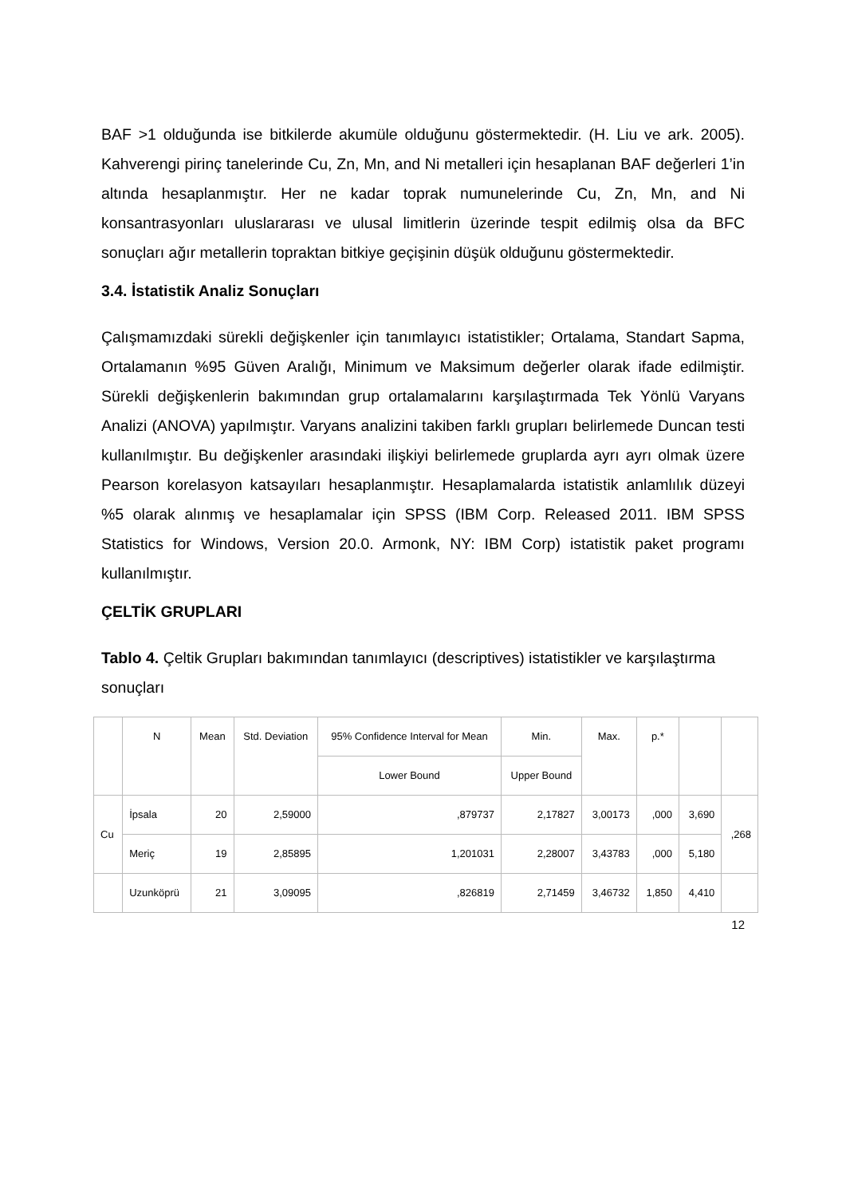BAF >1 olduğunda ise bitkilerde akumüle olduğunu göstermektedir. (H. Liu ve ark. 2005). Kahverengi pirinç tanelerinde Cu, Zn, Mn, and Ni metalleri için hesaplanan BAF değerleri 1’in altında hesaplanmıştır. Her ne kadar toprak numunelerinde Cu, Zn, Mn, and Ni konsantrasyonları uluslararası ve ulusal limitlerin üzerinde tespit edilmiş olsa da BFC sonuçları ağır metallerin topraktan bitkiye geçişinin düşük olduğunu göstermektedir.
3.4. İstatistik Analiz Sonuçları
Çalışmamızdaki sürekli değişkenler için tanımlayıcı istatistikler; Ortalama, Standart Sapma, Ortalamanın %95 Güven Aralığı, Minimum ve Maksimum değerler olarak ifade edilmiştir. Sürekli değişkenlerin bakımından grup ortalamalarını karşılaştırmada Tek Yönlü Varyans Analizi (ANOVA) yapılmıştır. Varyans analizini takiben farklı grupları belirlemede Duncan testi kullanılmıştır. Bu değişkenler arasındaki ilişkiyi belirlemede gruplarda ayrı ayrı olmak üzere Pearson korelasyon katsayıları hesaplanmıştır. Hesaplamalarda istatistik anlamlılık düzeyi %5 olarak alınmış ve hesaplamalar için SPSS (IBM Corp. Released 2011. IBM SPSS Statistics for Windows, Version 20.0. Armonk, NY: IBM Corp) istatistik paket programı kullanılmıştır.
ÇELTİK GRUPLARI
Tablo 4. Çeltik Grupları bakımından tanımlayıcı (descriptives) istatistikler ve karşılaştırma sonuçları
| | N | Mean | Std. Deviation | 95% Confidence Interval for Mean | Min. | Max. | p.* | | |
| | | | | Lower Bound | Upper Bound | | | | |
| Cu | İpsala | 20 | 2,59000 | ,879737 | 2,17827 | 3,00173 | ,000 | 3,690 | ,268 |
| | Meriç | 19 | 2,85895 | 1,201031 | 2,28007 | 3,43783 | ,000 | 5,180 | |
| | Uzunköprü | 21 | 3,09095 | ,826819 | 2,71459 | 3,46732 | 1,850 | 4,410 | |
12